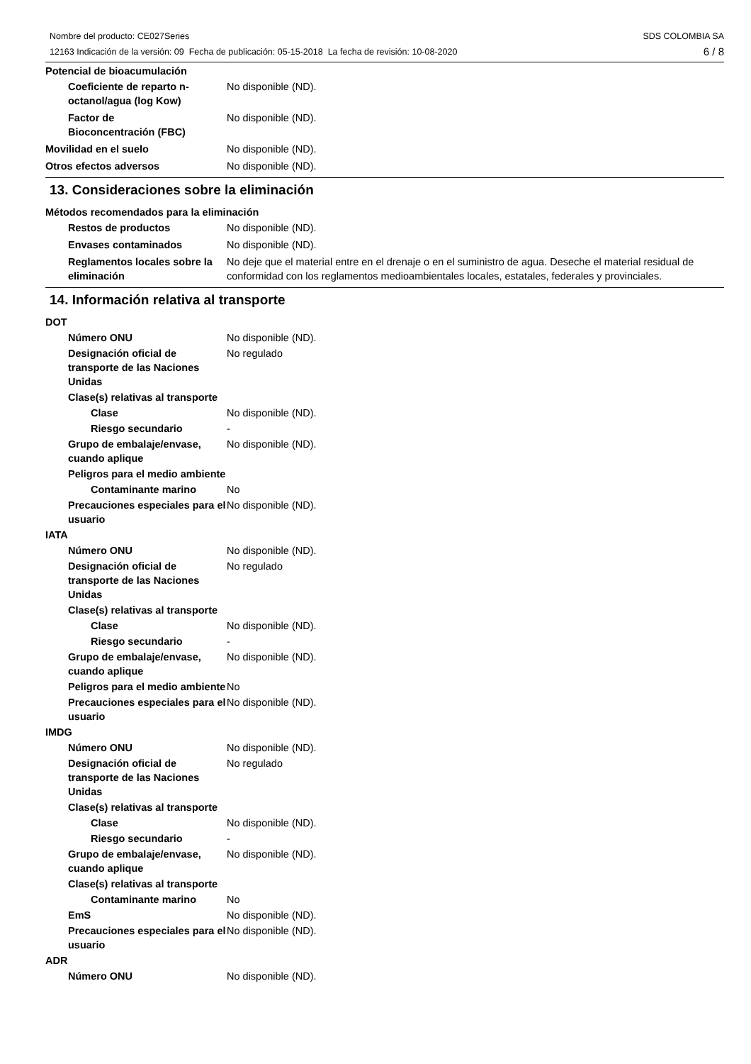Nombre del producto: CE027Series
12163 Indicación de la versión: 09 Fecha de publicación: 05-15-2018 La fecha de revisión: 10-08-2020
SDS COLOMBIA SA
6 / 8
Potencial de bioacumulación
Coeficiente de reparto n-octanol/agua (log Kow)
No disponible (ND).
Factor de
Bioconcentración (FBC)
No disponible (ND).
Movilidad en el suelo No disponible (ND).
Otros efectos adversos No disponible (ND).
13. Consideraciones sobre la eliminación
Métodos recomendados para la eliminación
Restos de productos No disponible (ND).
Envases contaminados No disponible (ND).
Reglamentos locales sobre la eliminación
No deje que el material entre en el drenaje o en el suministro de agua. Deseche el material residual de conformidad con los reglamentos medioambientales locales, estatales, federales y provinciales.
14. Información relativa al transporte
DOT
Número ONU No disponible (ND).
Designación oficial de transporte de las Naciones Unidas
No regulado
Clase(s) relativas al transporte
Clase No disponible (ND).
Riesgo secundario -
Grupo de embalaje/envase, cuando aplique
No disponible (ND).
Peligros para el medio ambiente
Contaminante marino No
Precauciones especiales para el usuario
No disponible (ND).
IATA
Número ONU No disponible (ND).
Designación oficial de transporte de las Naciones Unidas
No regulado
Clase(s) relativas al transporte
Clase No disponible (ND).
Riesgo secundario -
Grupo de embalaje/envase, cuando aplique
No disponible (ND).
Peligros para el medio ambiente
No
Precauciones especiales para el usuario
No disponible (ND).
IMDG
Número ONU No disponible (ND).
Designación oficial de transporte de las Naciones Unidas
No regulado
Clase(s) relativas al transporte
Clase No disponible (ND).
Riesgo secundario -
Grupo de embalaje/envase, cuando aplique
No disponible (ND).
Clase(s) relativas al transporte
Contaminante marino No
EmS No disponible (ND).
Precauciones especiales para el usuario
No disponible (ND).
ADR
Número ONU No disponible (ND).